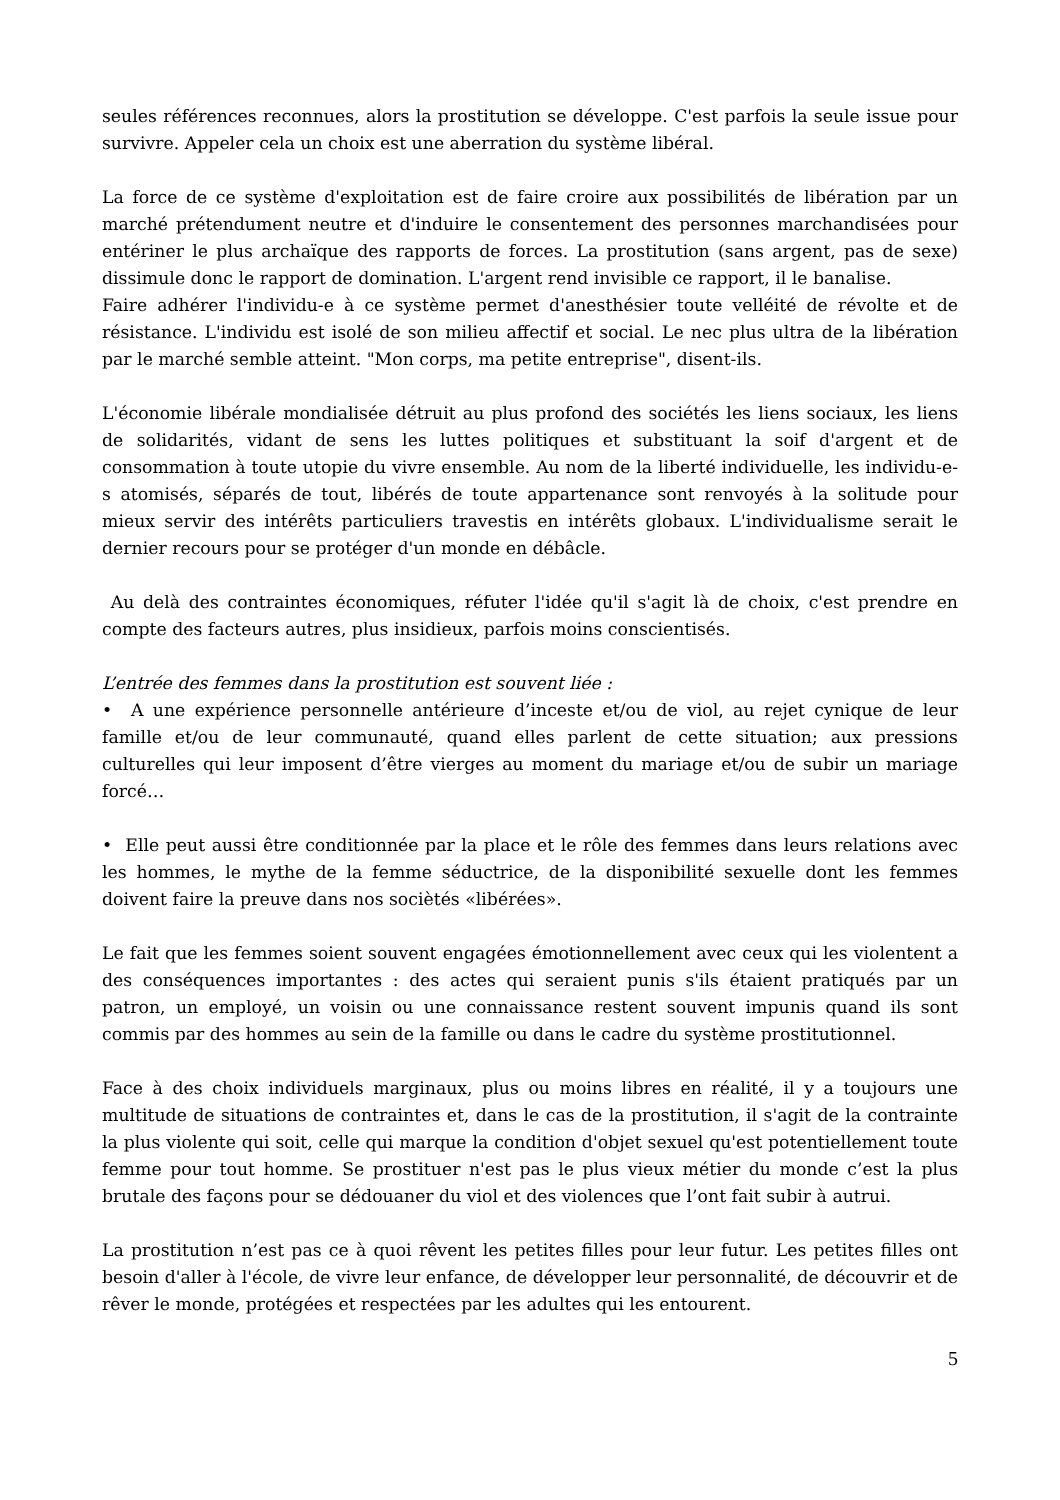seules références reconnues, alors la prostitution se développe. C'est parfois la seule issue pour survivre. Appeler cela un choix est une aberration du système libéral.
La force de ce système d'exploitation est de faire croire aux possibilités de libération par un marché prétendument neutre et d'induire le consentement des personnes marchandisées pour entériner le plus archaïque des rapports de forces. La prostitution (sans argent, pas de sexe) dissimule donc le rapport de domination. L'argent rend invisible ce rapport, il le banalise.
Faire adhérer l'individu-e à ce système permet d'anesthésier toute velléité de révolte et de résistance. L'individu est isolé de son milieu affectif et social. Le nec plus ultra de la libération par le marché semble atteint. "Mon corps, ma petite entreprise", disent-ils.
L'économie libérale mondialisée détruit au plus profond des sociétés les liens sociaux, les liens de solidarités, vidant de sens les luttes politiques et substituant la soif d'argent et de consommation à toute utopie du vivre ensemble. Au nom de la liberté individuelle, les individu-e-s atomisés, séparés de tout, libérés de toute appartenance sont renvoyés à la solitude pour mieux servir des intérêts particuliers travestis en intérêts globaux. L'individualisme serait le dernier recours pour se protéger d'un monde en débâcle.
Au delà des contraintes économiques, réfuter l'idée qu'il s'agit là de choix, c'est prendre en compte des facteurs autres, plus insidieux, parfois moins conscientisés.
L’entrée des femmes dans la prostitution est souvent liée :
• A une expérience personnelle antérieure d’inceste et/ou de viol, au rejet cynique de leur famille et/ou de leur communauté, quand elles parlent de cette situation; aux pressions culturelles qui leur imposent d’être vierges au moment du mariage et/ou de subir un mariage forcé…
• Elle peut aussi être conditionnée par la place et le rôle des femmes dans leurs relations avec les hommes, le mythe de la femme séductrice, de la disponibilité sexuelle dont les femmes doivent faire la preuve dans nos sociètés «libérées».
Le fait que les femmes soient souvent engagées émotionnellement avec ceux qui les violentent a des conséquences importantes : des actes qui seraient punis s'ils étaient pratiqués par un patron, un employé, un voisin ou une connaissance restent souvent impunis quand ils sont commis par des hommes au sein de la famille ou dans le cadre du système prostitutionnel.
Face à des choix individuels marginaux, plus ou moins libres en réalité, il y a toujours une multitude de situations de contraintes et, dans le cas de la prostitution, il s'agit de la contrainte la plus violente qui soit, celle qui marque la condition d'objet sexuel qu'est potentiellement toute femme pour tout homme. Se prostituer n'est pas le plus vieux métier du monde c’est la plus brutale des façons pour se dédouaner du viol et des violences que l’ont fait subir à autrui.
La prostitution n’est pas ce à quoi rêvent les petites filles pour leur futur. Les petites filles ont besoin d'aller à l'école, de vivre leur enfance, de développer leur personnalité, de découvrir et de rêver le monde, protégées et respectées par les adultes qui les entourent.
5